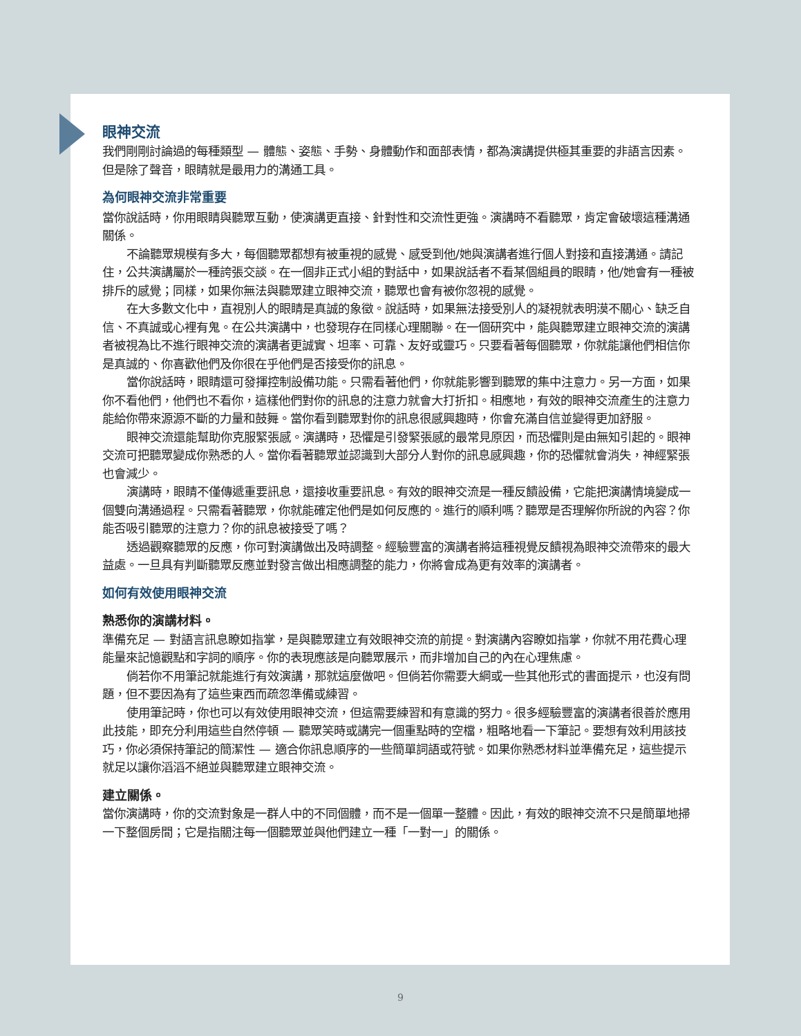眼神交流
我們剛剛討論過的每種類型 — 體態、姿態、手勢、身體動作和面部表情，都為演講提供極其重要的非語言因素。但是除了聲音，眼睛就是最用力的溝通工具。
為何眼神交流非常重要
當你說話時，你用眼睛與聽眾互動，使演講更直接、針對性和交流性更強。演講時不看聽眾，肯定會破壞這種溝通關係。
不論聽眾規模有多大，每個聽眾都想有被重視的感覺、感受到他/她與演講者進行個人對接和直接溝通。請記住，公共演講屬於一種誇張交談。在一個非正式小組的對話中，如果說話者不看某個組員的眼睛，他/她會有一種被排斥的感覺；同樣，如果你無法與聽眾建立眼神交流，聽眾也會有被你忽視的感覺。
在大多數文化中，直視別人的眼睛是真誠的象徵。說話時，如果無法接受別人的凝視就表明漠不關心、缺乏自信、不真誠或心裡有鬼。在公共演講中，也發現存在同樣心理關聯。在一個研究中，能與聽眾建立眼神交流的演講者被視為比不進行眼神交流的演講者更誠實、坦率、可靠、友好或靈巧。只要看著每個聽眾，你就能讓他們相信你是真誠的、你喜歡他們及你很在乎他們是否接受你的訊息。
當你說話時，眼睛還可發揮控制設備功能。只需看著他們，你就能影響到聽眾的集中注意力。另一方面，如果你不看他們，他們也不看你，這樣他們對你的訊息的注意力就會大打折扣。相應地，有效的眼神交流產生的注意力能給你帶來源源不斷的力量和鼓舞。當你看到聽眾對你的訊息很感興趣時，你會充滿自信並變得更加舒服。
眼神交流還能幫助你克服緊張感。演講時，恐懼是引發緊張感的最常見原因，而恐懼則是由無知引起的。眼神交流可把聽眾變成你熟悉的人。當你看著聽眾並認識到大部分人對你的訊息感興趣，你的恐懼就會消失，神經緊張也會減少。
演講時，眼睛不僅傳遞重要訊息，還接收重要訊息。有效的眼神交流是一種反饋設備，它能把演講情境變成一個雙向溝通過程。只需看著聽眾，你就能確定他們是如何反應的。進行的順利嗎？聽眾是否理解你所說的內容？你能否吸引聽眾的注意力？你的訊息被接受了嗎？
透過觀察聽眾的反應，你可對演講做出及時調整。經驗豐富的演講者將這種視覺反饋視為眼神交流帶來的最大益處。一旦具有判斷聽眾反應並對發言做出相應調整的能力，你將會成為更有效率的演講者。
如何有效使用眼神交流
熟悉你的演講材料。
準備充足 — 對語言訊息瞭如指掌，是與聽眾建立有效眼神交流的前提。對演講內容瞭如指掌，你就不用花費心理能量來記憶觀點和字詞的順序。你的表現應該是向聽眾展示，而非增加自己的內在心理焦慮。
倘若你不用筆記就能進行有效演講，那就這麼做吧。但倘若你需要大綱或一些其他形式的書面提示，也沒有問題，但不要因為有了這些東西而疏忽準備或練習。
使用筆記時，你也可以有效使用眼神交流，但這需要練習和有意識的努力。很多經驗豐富的演講者很善於應用此技能，即充分利用這些自然停頓 — 聽眾笑時或講完一個重點時的空檔，粗略地看一下筆記。要想有效利用該技巧，你必須保持筆記的簡潔性 — 適合你訊息順序的一些簡單詞語或符號。如果你熟悉材料並準備充足，這些提示就足以讓你滔滔不絕並與聽眾建立眼神交流。
建立關係。
當你演講時，你的交流對象是一群人中的不同個體，而不是一個單一整體。因此，有效的眼神交流不只是簡單地掃一下整個房間；它是指關注每一個聽眾並與他們建立一種「一對一」的關係。
9